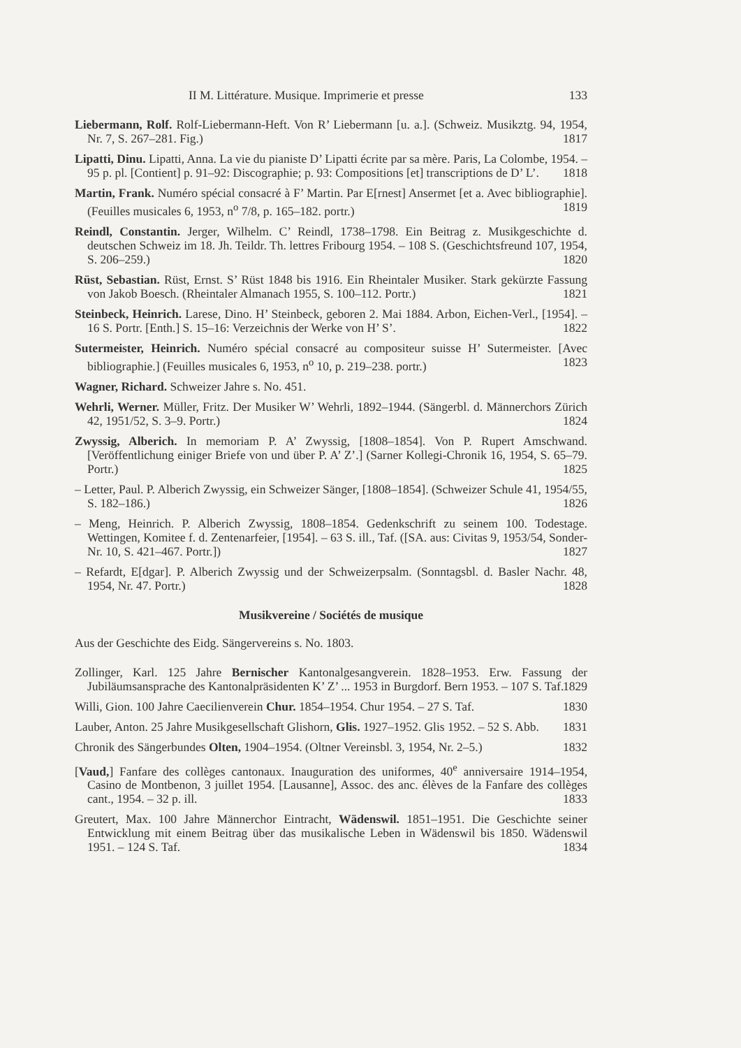II M. Littérature. Musique. Imprimerie et presse 133
Liebermann, Rolf. Rolf-Liebermann-Heft. Von R’ Liebermann [u. a.]. (Schweiz. Musikztg. 94, 1954, Nr. 7, S. 267–281. Fig.) 1817
Lipatti, Dinu. Lipatti, Anna. La vie du pianiste D’ Lipatti écrite par sa mère. Paris, La Colombe, 1954. – 95 p. pl. [Contient] p. 91–92: Discographie; p. 93: Compositions [et] transcriptions de D’ L’. 1818
Martin, Frank. Numéro spécial consacré à F’ Martin. Par E[rnest] Ansermet [et a. Avec bibliographie]. (Feuilles musicales 6, 1953, n<sup>o</sup> 7/8, p. 165–182. portr.) 1819
Reindl, Constantin. Jerger, Wilhelm. C’ Reindl, 1738–1798. Ein Beitrag z. Musikgeschichte d. deutschen Schweiz im 18. Jh. Teildr. Th. lettres Fribourg 1954. – 108 S. (Geschichtsfreund 107, 1954, S. 206–259.) 1820
Rüst, Sebastian. Rüst, Ernst. S’ Rüst 1848 bis 1916. Ein Rheintaler Musiker. Stark gekürzte Fassung von Jakob Boesch. (Rheintaler Almanach 1955, S. 100–112. Portr.) 1821
Steinbeck, Heinrich. Larese, Dino. H’ Steinbeck, geboren 2. Mai 1884. Arbon, Eichen-Verl., [1954]. – 16 S. Portr. [Enth.] S. 15–16: Verzeichnis der Werke von H’ S’. 1822
Sutermeister, Heinrich. Numéro spécial consacré au compositeur suisse H’ Sutermeister. [Avec bibliographie.] (Feuilles musicales 6, 1953, n<sup>o</sup> 10, p. 219–238. portr.) 1823
Wagner, Richard. Schweizer Jahre s. No. 451.
Wehrli, Werner. Müller, Fritz. Der Musiker W’ Wehrli, 1892–1944. (Sängerbl. d. Männerchors Zürich 42, 1951/52, S. 3–9. Portr.) 1824
Zwyssig, Alberich. In memoriam P. A’ Zwyssig, [1808–1854]. Von P. Rupert Amschwand. [Veröffentlichung einiger Briefe von und über P. A’ Z’.] (Sarner Kollegi-Chronik 16, 1954, S. 65–79. Portr.) 1825
– Letter, Paul. P. Alberich Zwyssig, ein Schweizer Sänger, [1808–1854]. (Schweizer Schule 41, 1954/55, S. 182–186.) 1826
– Meng, Heinrich. P. Alberich Zwyssig, 1808–1854. Gedenkschrift zu seinem 100. Todestage. Wettingen, Komitee f. d. Zentenarfeier, [1954]. – 63 S. ill., Taf. ([SA. aus: Civitas 9, 1953/54, Sonder-Nr. 10, S. 421–467. Portr.]) 1827
– Refardt, E[dgar]. P. Alberich Zwyssig und der Schweizerpsalm. (Sonntagsbl. d. Basler Nachr. 48, 1954, Nr. 47. Portr.) 1828
Musikvereine / Sociétés de musique
Aus der Geschichte des Eidg. Sängervereins s. No. 1803.
Zollinger, Karl. 125 Jahre Bernischer Kantonalgesangverein. 1828–1953. Erw. Fassung der Jubiläumsansprache des Kantonalpräsidenten K’ Z’ ... 1953 in Burgdorf. Bern 1953. – 107 S. Taf. 1829
Willi, Gion. 100 Jahre Caecilienverein Chur. 1854–1954. Chur 1954. – 27 S. Taf. 1830
Lauber, Anton. 25 Jahre Musikgesellschaft Glishorn, Glis. 1927–1952. Glis 1952. – 52 S. Abb. 1831
Chronik des Sängerbundes Olten, 1904–1954. (Oltner Vereinsbl. 3, 1954, Nr. 2–5.) 1832
[Vaud,] Fanfare des collèges cantonaux. Inauguration des uniformes, 40<sup>e</sup> anniversaire 1914–1954, Casino de Montbenon, 3 juillet 1954. [Lausanne], Assoc. des anc. élèves de la Fanfare des collèges cant., 1954. – 32 p. ill. 1833
Greutert, Max. 100 Jahre Männerchor Eintracht, Wädenswil. 1851–1951. Die Geschichte seiner Entwicklung mit einem Beitrag über das musikalische Leben in Wädenswil bis 1850. Wädenswil 1951. – 124 S. Taf. 1834